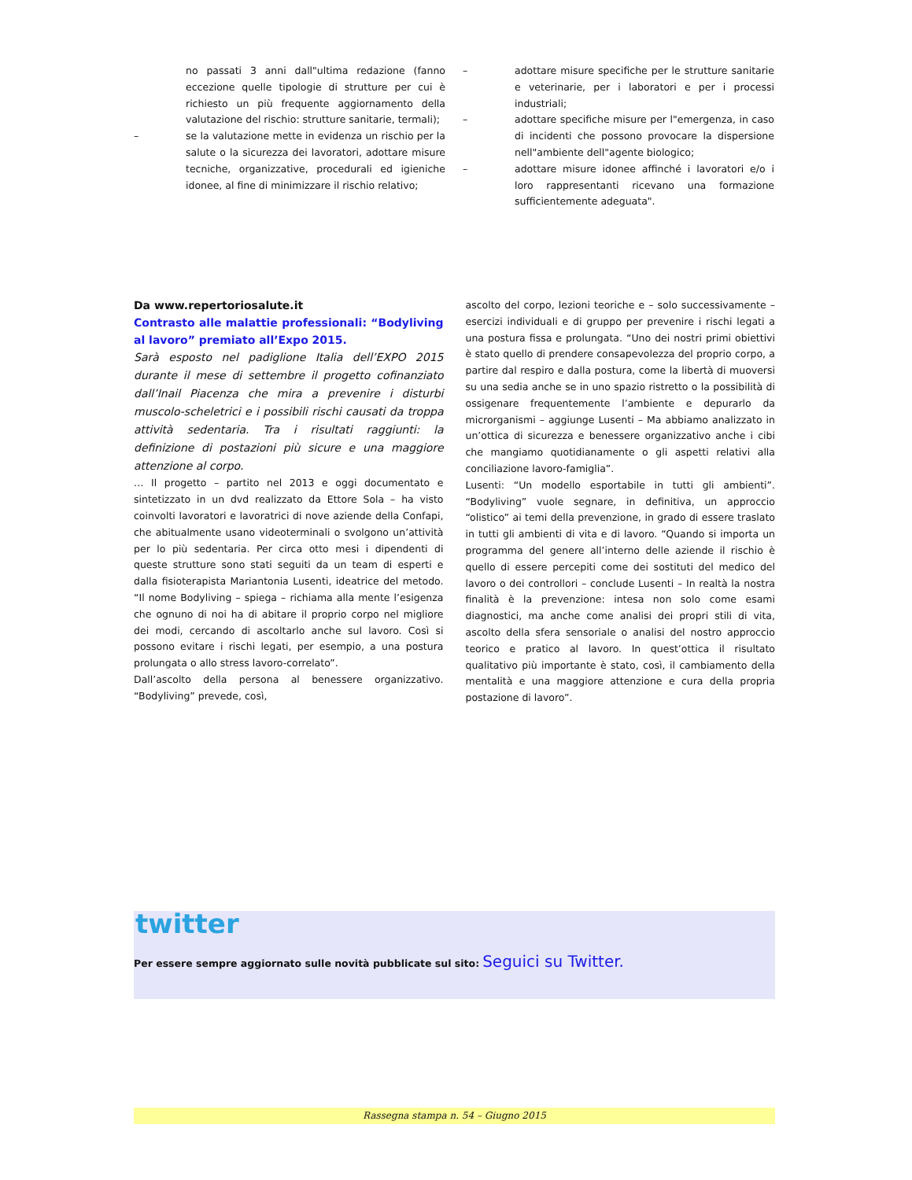no passati 3 anni dall"ultima redazione (fanno eccezione quelle tipologie di strutture per cui è richiesto un più frequente aggiornamento della valutazione del rischio: strutture sanitarie, termali);
– se la valutazione mette in evidenza un rischio per la salute o la sicurezza dei lavoratori, adottare misure tecniche, organizzative, procedurali ed igieniche idonee, al fine di minimizzare il rischio relativo;
– adottare misure specifiche per le strutture sanitarie e veterinarie, per i laboratori e per i processi industriali;
– adottare specifiche misure per l"emergenza, in caso di incidenti che possono provocare la dispersione nell"ambiente dell"agente biologico;
– adottare misure idonee affinché i lavoratori e/o i loro rappresentanti ricevano una formazione sufficientemente adeguata".
Da www.repertoriosalute.it
Contrasto alle malattie professionali: “Bodyliving al lavoro” premiato all’Expo 2015.
Sarà esposto nel padiglione Italia dell’EXPO 2015 durante il mese di settembre il progetto cofinanziato dall’Inail Piacenza che mira a prevenire i disturbi muscolo-scheletrici e i possibili rischi causati da troppa attività sedentaria. Tra i risultati raggiunti: la definizione di postazioni più sicure e una maggiore attenzione al corpo.
… Il progetto – partito nel 2013 e oggi documentato e sintetizzato in un dvd realizzato da Ettore Sola – ha visto coinvolti lavoratori e lavoratrici di nove aziende della Confapi, che abitualmente usano videoterminali o svolgono un’attività per lo più sedentaria. Per circa otto mesi i dipendenti di queste strutture sono stati seguiti da un team di esperti e dalla fisioterapista Mariantonia Lusenti, ideatrice del metodo. “Il nome Bodyliving – spiega – richiama alla mente l’esigenza che ognuno di noi ha di abitare il proprio corpo nel migliore dei modi, cercando di ascoltarlo anche sul lavoro. Così si possono evitare i rischi legati, per esempio, a una postura prolungata o allo stress lavoro-correlato”.
Dall’ascolto della persona al benessere organizzativo. “Bodyliving” prevede, così,
ascolto del corpo, lezioni teoriche e – solo successivamente – esercizi individuali e di gruppo per prevenire i rischi legati a una postura fissa e prolungata. “Uno dei nostri primi obiettivi è stato quello di prendere consapevolezza del proprio corpo, a partire dal respiro e dalla postura, come la libertà di muoversi su una sedia anche se in uno spazio ristretto o la possibilità di ossigenare frequentemente l’ambiente e depurarlo da microrganismi – aggiunge Lusenti – Ma abbiamo analizzato in un’ottica di sicurezza e benessere organizzativo anche i cibi che mangiamo quotidianamente o gli aspetti relativi alla conciliazione lavoro-famiglia”.
Lusenti: “Un modello esportabile in tutti gli ambienti”. “Bodyliving” vuole segnare, in definitiva, un approccio “olistico” ai temi della prevenzione, in grado di essere traslato in tutti gli ambienti di vita e di lavoro. “Quando si importa un programma del genere all’interno delle aziende il rischio è quello di essere percepiti come dei sostituti del medico del lavoro o dei controllori – conclude Lusenti – In realtà la nostra finalità è la prevenzione: intesa non solo come esami diagnostici, ma anche come analisi dei propri stili di vita, ascolto della sfera sensoriale o analisi del nostro approccio teorico e pratico al lavoro. In quest’ottica il risultato qualitativo più importante è stato, così, il cambiamento della mentalità e una maggiore attenzione e cura della propria postazione di lavoro”.
twitter
Per essere sempre aggiornato sulle novità pubblicate sul sito: Seguici su Twitter.
Rassegna stampa n. 54 – Giugno 2015